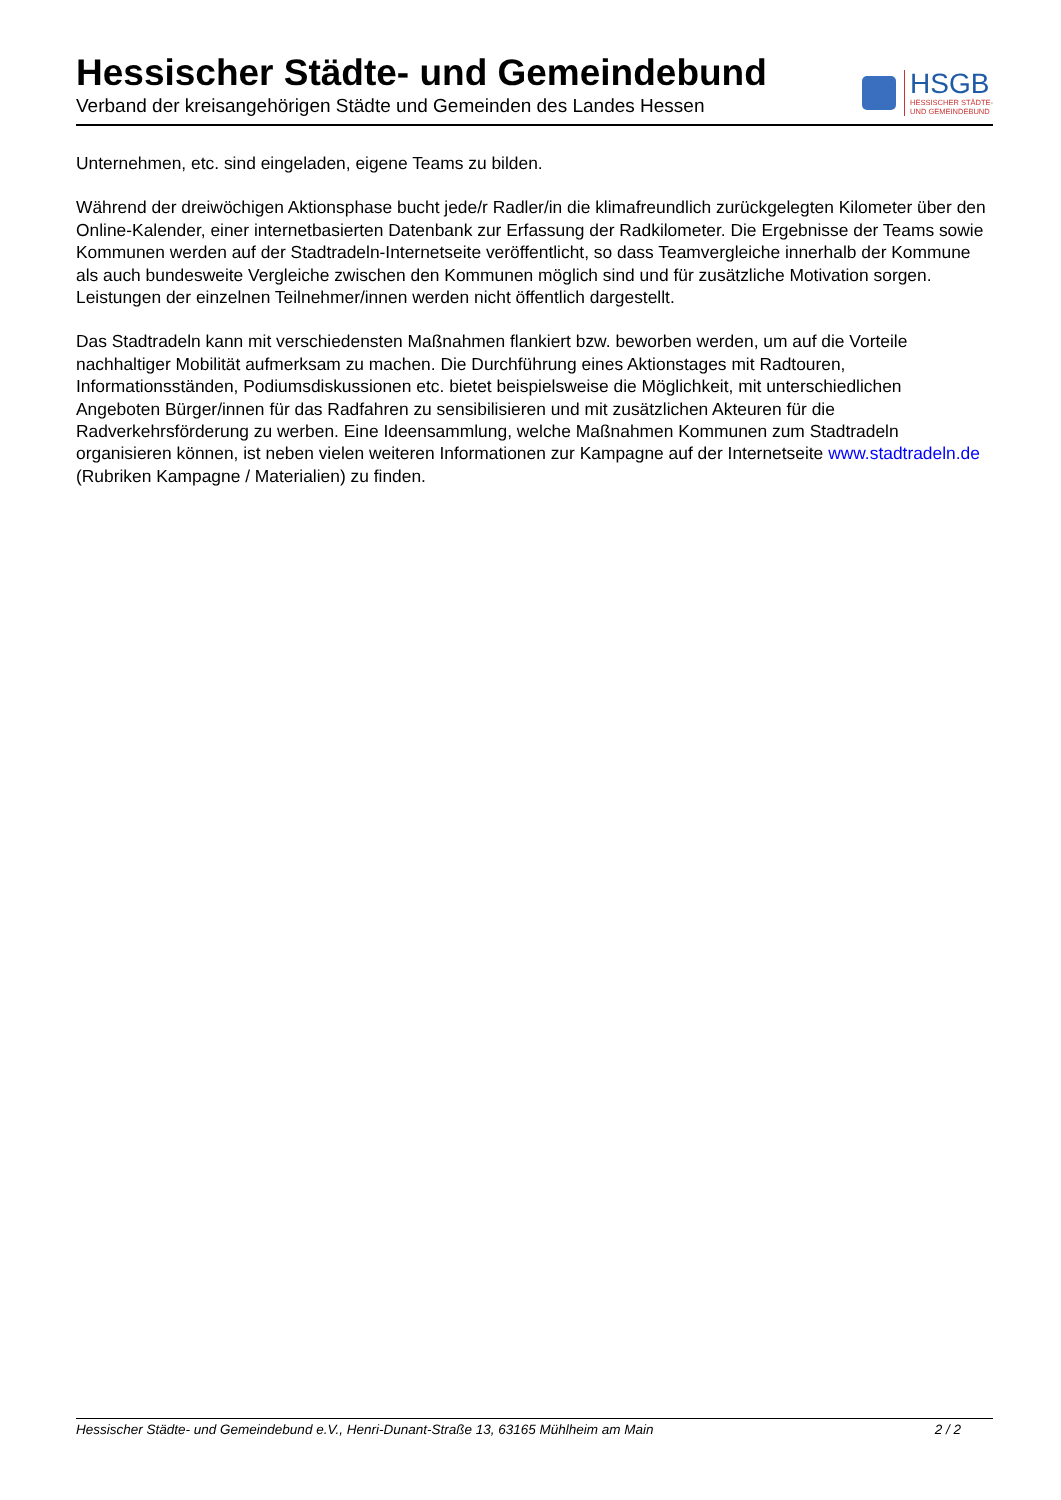Hessischer Städte- und Gemeindebund
Verband der kreisangehörigen Städte und Gemeinden des Landes Hessen
HSGB
HESSISCHER STÄDTE-
UND GEMEINDEBUND
Unternehmen, etc. sind eingeladen, eigene Teams zu bilden.
Während der dreiwöchigen Aktionsphase bucht jede/r Radler/in die klimafreundlich zurückgelegten Kilometer über den Online-Kalender, einer internetbasierten Datenbank zur Erfassung der Radkilometer. Die Ergebnisse der Teams sowie Kommunen werden auf der Stadtradeln-Internetseite veröffentlicht, so dass Teamvergleiche innerhalb der Kommune als auch bundesweite Vergleiche zwischen den Kommunen möglich sind und für zusätzliche Motivation sorgen. Leistungen der einzelnen Teilnehmer/innen werden nicht öffentlich dargestellt.
Das Stadtradeln kann mit verschiedensten Maßnahmen flankiert bzw. beworben werden, um auf die Vorteile nachhaltiger Mobilität aufmerksam zu machen. Die Durchführung eines Aktionstages mit Radtouren, Informationsständen, Podiumsdiskussionen etc. bietet beispielsweise die Möglichkeit, mit unterschiedlichen Angeboten Bürger/innen für das Radfahren zu sensibilisieren und mit zusätzlichen Akteuren für die Radverkehrsförderung zu werben. Eine Ideensammlung, welche Maßnahmen Kommunen zum Stadtradeln organisieren können, ist neben vielen weiteren Informationen zur Kampagne auf der Internetseite www.stadtradeln.de (Rubriken Kampagne / Materialien) zu finden.
Hessischer Städte- und Gemeindebund e.V., Henri-Dunant-Straße 13, 63165 Mühlheim am Main 2 / 2